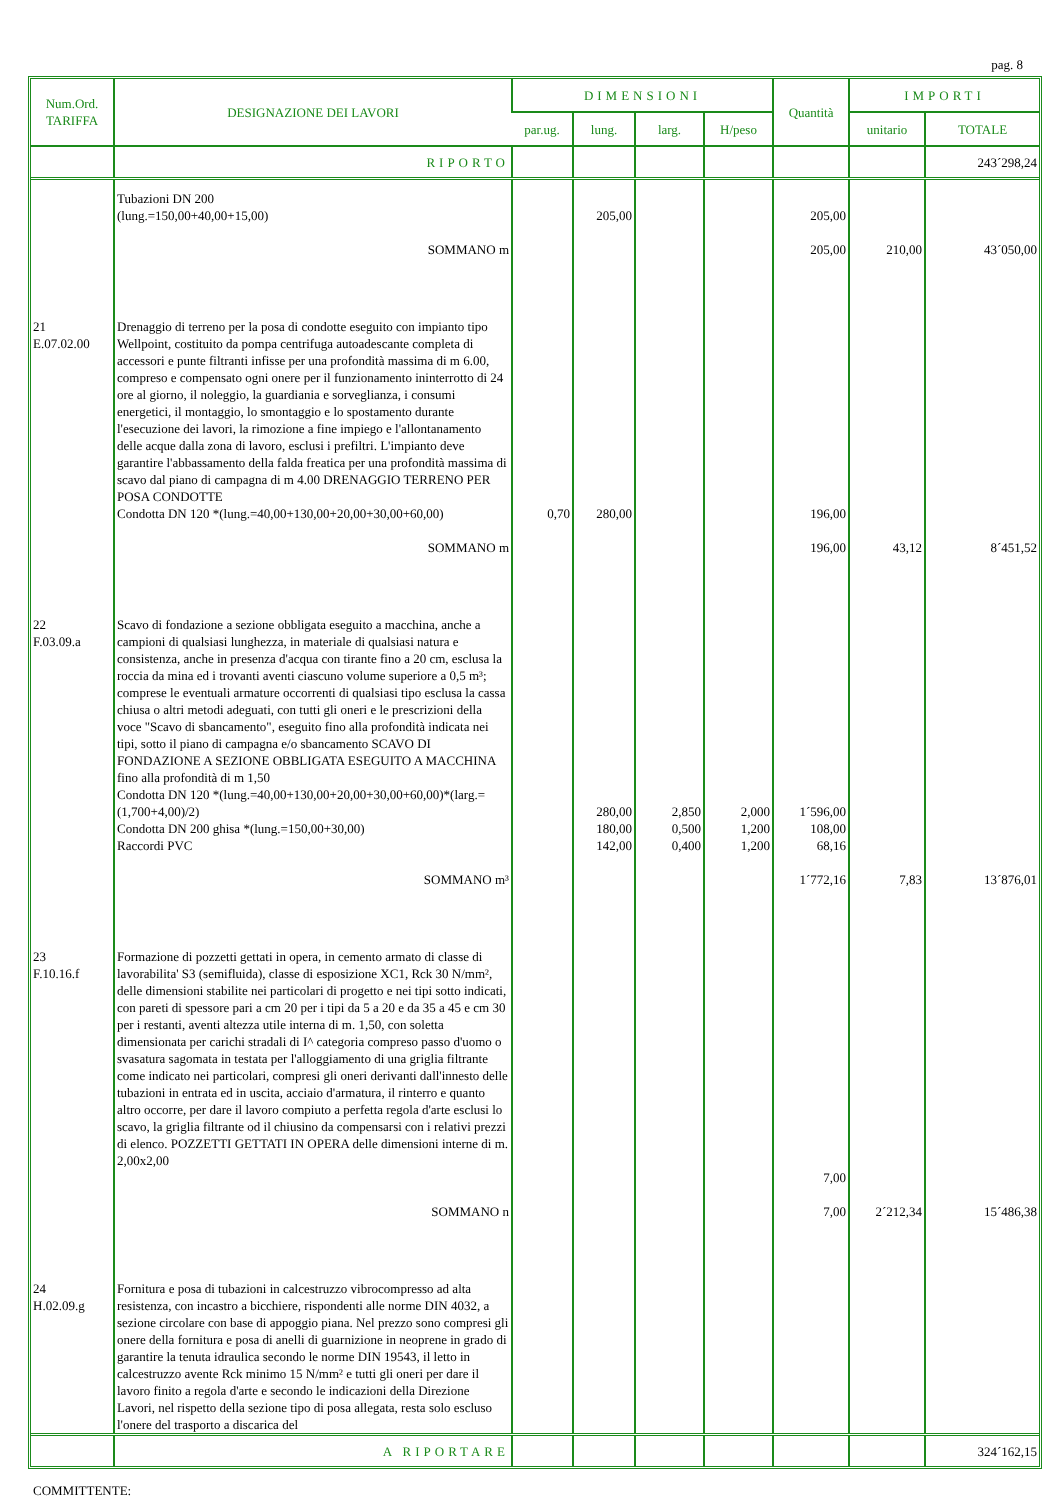pag. 8
| Num.Ord. TARIFFA | DESIGNAZIONE DEI LAVORI | DIMENSIONI | | | | Quantità | IMPORTI | |
| --- | --- | --- | --- | --- | --- | --- | --- | --- |
| | | par.ug. | lung. | larg. | H/peso | | unitario | TOTALE |
| | RIPORTO | | | | | | | 243´298,24 |
| | Tubazioni DN 200 (lung.=150,00+40,00+15,00) | | 205,00 | | | 205,00 | | |
| | SOMMANO m | | | | | 205,00 | 210,00 | 43´050,00 |
| 21 E.07.02.00 | Drenaggio di terreno per la posa di condotte eseguito con impianto tipo Wellpoint, costituito da pompa centrifuga autoadescante completa di accessori e punte filtranti infisse per una profondità massima di m 6.00, compreso e compensato ogni onere per il funzionamento ininterrotto di 24 ore al giorno, il noleggio, la guardiania e sorveglianza, i consumi energetici, il montaggio, lo smontaggio e lo spostamento durante l'esecuzione dei lavori, la rimozione a fine impiego e l'allontanamento delle acque dalla zona di lavoro, esclusi i prefiltri. L'impianto deve garantire l'abbassamento della falda freatica per una profondità massima di scavo dal piano di campagna di m 4.00 DRENAGGIO TERRENO PER POSA CONDOTTE Condotta DN 120 *(lung.=40,00+130,00+20,00+30,00+60,00) | 0,70 | 280,00 | | | 196,00 | | |
| | SOMMANO m | | | | | 196,00 | 43,12 | 8´451,52 |
| 22 F.03.09.a | Scavo di fondazione a sezione obbligata eseguito a macchina, anche a campioni di qualsiasi lunghezza, in materiale di qualsiasi natura e consistenza, anche in presenza d'acqua con tirante fino a 20 cm, esclusa la roccia da mina ed i trovanti aventi ciascuno volume superiore a 0,5 m³; comprese le eventuali armature occorrenti di qualsiasi tipo esclusa la cassa chiusa o altri metodi adeguati, con tutti gli oneri e le prescrizioni della voce "Scavo di sbancamento", eseguito fino alla profondità indicata nei tipi, sotto il piano di campagna e/o sbancamento SCAVO DI FONDAZIONE A SEZIONE OBBLIGATA ESEGUITO A MACCHINA fino alla profondità di m 1,50 Condotta DN 120 *(lung.=40,00+130,00+20,00+30,00+60,00)*(larg.=(1,700+4,00)/2) Condotta DN 200 ghisa *(lung.=150,00+30,00) Raccordi PVC | | 280,00 180,00 142,00 | 2,850 0,500 0,400 | 2,000 1,200 1,200 | 1´596,00 108,00 68,16 | | |
| | SOMMANO m³ | | | | | 1´772,16 | 7,83 | 13´876,01 |
| 23 F.10.16.f | Formazione di pozzetti gettati in opera, in cemento armato di classe di lavorabilita' S3 (semifluida), classe di esposizione XC1, Rck 30 N/mm², delle dimensioni stabilite nei particolari di progetto e nei tipi sotto indicati, con pareti di spessore pari a cm 20 per i tipi da 5 a 20 e da 35 a 45 e cm 30 per i restanti, aventi altezza utile interna di m. 1,50, con soletta dimensionata per carichi stradali di I^ categoria compreso passo d'uomo o svasatura sagomata in testata per l'alloggiamento di una griglia filtrante come indicato nei particolari, compresi gli oneri derivanti dall'innesto delle tubazioni in entrata ed in uscita, acciaio d'armatura, il rinterro e quanto altro occorre, per dare il lavoro compiuto a perfetta regola d'arte esclusi lo scavo, la griglia filtrante od il chiusino da compensarsi con i relativi prezzi di elenco. POZZETTI GETTATI IN OPERA delle dimensioni interne di m. 2,00x2,00 | | | | | 7,00 | | |
| | SOMMANO n | | | | | 7,00 | 2´212,34 | 15´486,38 |
| 24 H.02.09.g | Fornitura e posa di tubazioni in calcestruzzo vibrocompresso ad alta resistenza, con incastro a bicchiere, rispondenti alle norme DIN 4032, a sezione circolare con base di appoggio piana. Nel prezzo sono compresi gli onere della fornitura e posa di anelli di guarnizione in neoprene in grado di garantire la tenuta idraulica secondo le norme DIN 19543, il letto in calcestruzzo avente Rck minimo 15 N/mm² e tutti gli oneri per dare il lavoro finito a regola d'arte e secondo le indicazioni della Direzione Lavori, nel rispetto della sezione tipo di posa allegata, resta solo escluso l'onere del trasporto a discarica del | | | | | | | |
| | A RIPORTARE | | | | | | | 324´162,15 |
COMMITTENTE: